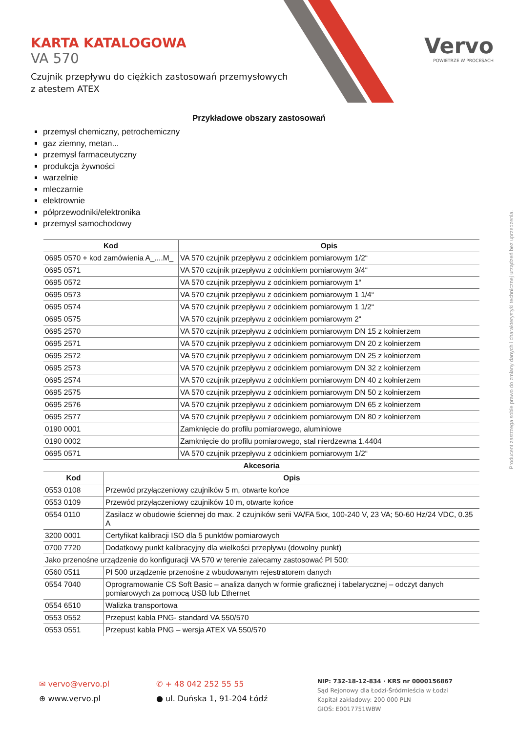Vervo
POWIETRZE W PROCESACH
KARTA KATALOGOWA
VA 570
Czujnik przepływu do ciężkich zastosowań przemysłowych
z atestem ATEX
Przykładowe obszary zastosowań
przemysł chemiczny, petrochemiczny
gaz ziemny, metan...
przemysł farmaceutyczny
produkcja żywności
warzelnie
mleczarnie
elektrownie
półprzewodniki/elektronika
przemysł samochodowy
| Kod | Opis |
| --- | --- |
| 0695 0570 + kod zamówienia A_....M_ | VA 570 czujnik przepływu z odcinkiem pomiarowym 1/2“ |
| 0695 0571 | VA 570 czujnik przepływu z odcinkiem pomiarowym 3/4“ |
| 0695 0572 | VA 570 czujnik przepływu z odcinkiem pomiarowym 1“ |
| 0695 0573 | VA 570 czujnik przepływu z odcinkiem pomiarowym 1 1/4“ |
| 0695 0574 | VA 570 czujnik przepływu z odcinkiem pomiarowym 1 1/2“ |
| 0695 0575 | VA 570 czujnik przepływu z odcinkiem pomiarowym 2“ |
| 0695 2570 | VA 570 czujnik przepływu z odcinkiem pomiarowym DN 15 z kołnierzem |
| 0695 2571 | VA 570 czujnik przepływu z odcinkiem pomiarowym DN 20 z kołnierzem |
| 0695 2572 | VA 570 czujnik przepływu z odcinkiem pomiarowym DN 25 z kołnierzem |
| 0695 2573 | VA 570 czujnik przepływu z odcinkiem pomiarowym DN 32 z kołnierzem |
| 0695 2574 | VA 570 czujnik przepływu z odcinkiem pomiarowym DN 40 z kołnierzem |
| 0695 2575 | VA 570 czujnik przepływu z odcinkiem pomiarowym DN 50 z kołnierzem |
| 0695 2576 | VA 570 czujnik przepływu z odcinkiem pomiarowym DN 65 z kołnierzem |
| 0695 2577 | VA 570 czujnik przepływu z odcinkiem pomiarowym DN 80 z kołnierzem |
| 0190 0001 | Zamknięcie do profilu pomiarowego, aluminiowe |
| 0190 0002 | Zamknięcie do profilu pomiarowego, stal nierdzewna 1.4404 |
| 0695 0571 | VA 570 czujnik przepływu z odcinkiem pomiarowym 1/2“ |
| Akcesoria | |
| Kod | Opis |
| --- | --- |
| 0553 0108 | Przewód przyłączeniowy czujników 5 m, otwarte końce |
| 0553 0109 | Przewód przyłączeniowy czujników 10 m, otwarte końce |
| 0554 0110 | Zasilacz w obudowie ściennej do max. 2 czujników serii VA/FA 5xx, 100-240 V, 23 VA; 50-60 Hz/24 VDC, 0.35 A |
| 3200 0001 | Certyfikat kalibracji ISO dla 5 punktów pomiarowych |
| 0700 7720 | Dodatkowy punkt kalibracyjny dla wielkości przepływu (dowolny punkt) |
| Jako przenośne urządzenie do konfiguracji VA 570 w terenie zalecamy zastosować PI 500: | |
| 0560 0511 | PI 500 urządzenie przenośne z wbudowanym rejestratorem danych |
| 0554 7040 | Oprogramowanie CS Soft Basic – analiza danych w formie graficznej i tabelarycznej – odczyt danych pomiarowych za pomocą USB lub Ethernet |
| 0554 6510 | Walizka transportowa |
| 0553 0552 | Przepust kabla PNG- standard VA 550/570 |
| 0553 0551 | Przepust kabla PNG – wersja ATEX VA 550/570 |
Producent zastrzega sobie prawo do zmiany danych i charakterystyki technicznej urządzeń bez uprzedzenia.
✉ vervo@vervo.pl
⊕ www.vervo.pl
✆ + 48 042 252 55 55
● ul. Duńska 1, 91-204 Łódź
NIP: 732-18-12-834 · KRS nr 0000156867
Sąd Rejonowy dla Łodzi-Śródmieścia w Łodzi
Kapitał zakładowy: 200 000 PLN
GIOŚ: E0017751WBW